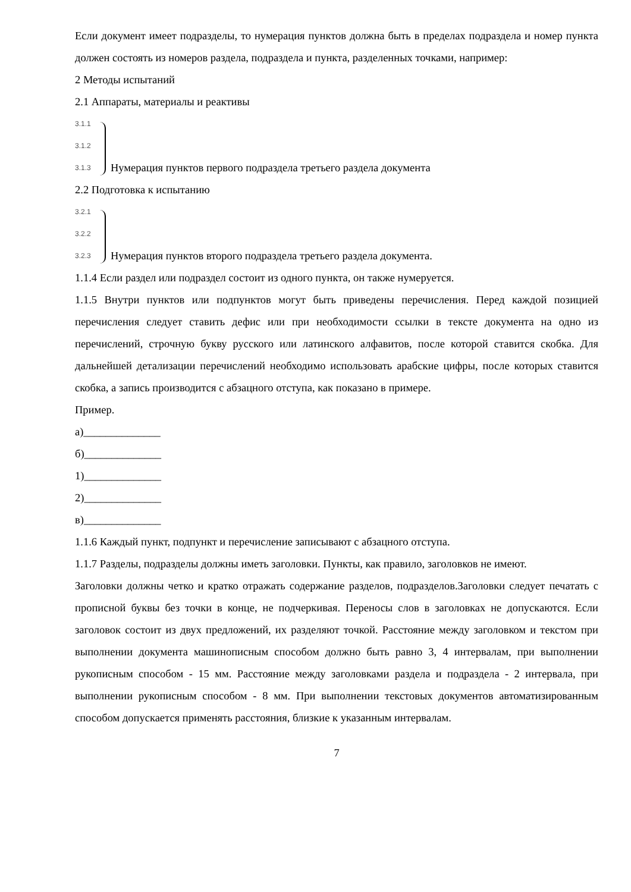Если документ имеет подразделы, то нумерация пунктов должна быть в пределах подраздела и номер пункта должен состоять из номеров раздела, подраздела и пункта, разделенных точками, например:
2 Методы испытаний
2.1 Аппараты, материалы и реактивы
3.1.1
3.1.2
3.1.3
Нумерация пунктов первого подраздела третьего раздела документа
2.2 Подготовка к испытанию
3.2.1
3.2.2
3.2.3
Нумерация пунктов второго подраздела третьего раздела документа.
1.1.4 Если раздел или подраздел состоит из одного пункта, он также нумеруется.
1.1.5 Внутри пунктов или подпунктов могут быть приведены перечисления. Перед каждой позицией перечисления следует ставить дефис или при необходимости ссылки в тексте документа на одно из перечислений, строчную букву русского или латинского алфавитов, после которой ставится скобка. Для дальнейшей детализации перечислений необходимо использовать арабские цифры, после которых ставится скобка, а запись производится с абзацного отступа, как показано в примере.
Пример.
а)______________
б)______________
1)______________
2)______________
в)______________
1.1.6 Каждый пункт, подпункт и перечисление записывают с абзацного отступа.
1.1.7 Разделы, подразделы должны иметь заголовки. Пункты, как правило, заголовков не имеют.
Заголовки должны четко и кратко отражать содержание разделов, подразделов.Заголовки следует печатать с прописной буквы без точки в конце, не подчеркивая. Переносы слов в заголовках не допускаются. Если заголовок состоит из двух предложений, их разделяют точкой. Расстояние между заголовком и текстом при выполнении документа машинописным способом должно быть равно 3, 4 интервалам, при выполнении рукописным способом - 15 мм. Расстояние между заголовками раздела и подраздела - 2 интервала, при выполнении рукописным способом - 8 мм. При выполнении текстовых документов автоматизированным способом допускается применять расстояния, близкие к указанным интервалам.
7